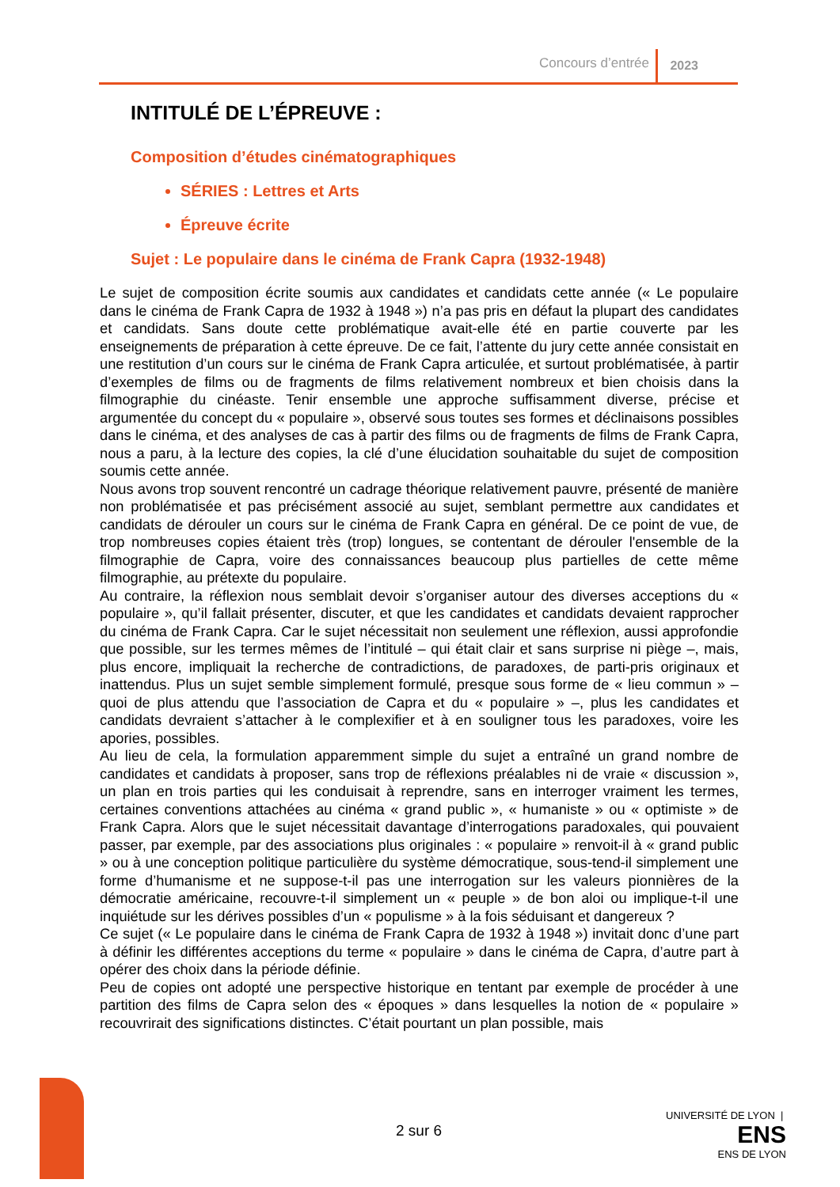Concours d’entrée 2023
INTITULÉ DE L’ÉPREUVE :
Composition d’études cinématographiques
SÉRIES : Lettres et Arts
Épreuve écrite
Sujet : Le populaire dans le cinéma de Frank Capra (1932-1948)
Le sujet de composition écrite soumis aux candidates et candidats cette année (« Le populaire dans le cinéma de Frank Capra de 1932 à 1948 ») n’a pas pris en défaut la plupart des candidates et candidats. Sans doute cette problématique avait-elle été en partie couverte par les enseignements de préparation à cette épreuve. De ce fait, l’attente du jury cette année consistait en une restitution d’un cours sur le cinéma de Frank Capra articulée, et surtout problématisée, à partir d’exemples de films ou de fragments de films relativement nombreux et bien choisis dans la filmographie du cinéaste. Tenir ensemble une approche suffisamment diverse, précise et argumentée du concept du « populaire », observé sous toutes ses formes et déclinaisons possibles dans le cinéma, et des analyses de cas à partir des films ou de fragments de films de Frank Capra, nous a paru, à la lecture des copies, la clé d’une élucidation souhaitable du sujet de composition soumis cette année.
Nous avons trop souvent rencontré un cadrage théorique relativement pauvre, présenté de manière non problématisée et pas précisément associé au sujet, semblant permettre aux candidates et candidats de dérouler un cours sur le cinéma de Frank Capra en général. De ce point de vue, de trop nombreuses copies étaient très (trop) longues, se contentant de dérouler l'ensemble de la filmographie de Capra, voire des connaissances beaucoup plus partielles de cette même filmographie, au prétexte du populaire.
Au contraire, la réflexion nous semblait devoir s’organiser autour des diverses acceptions du « populaire », qu’il fallait présenter, discuter, et que les candidates et candidats devaient rapprocher du cinéma de Frank Capra. Car le sujet nécessitait non seulement une réflexion, aussi approfondie que possible, sur les termes mêmes de l’intitulé – qui était clair et sans surprise ni piège –, mais, plus encore, impliquait la recherche de contradictions, de paradoxes, de parti-pris originaux et inattendus. Plus un sujet semble simplement formulé, presque sous forme de « lieu commun » – quoi de plus attendu que l’association de Capra et du « populaire » –, plus les candidates et candidats devraient s’attacher à le complexifier et à en souligner tous les paradoxes, voire les apories, possibles.
Au lieu de cela, la formulation apparemment simple du sujet a entraîné un grand nombre de candidates et candidats à proposer, sans trop de réflexions préalables ni de vraie « discussion », un plan en trois parties qui les conduisait à reprendre, sans en interroger vraiment les termes, certaines conventions attachées au cinéma « grand public », « humaniste » ou « optimiste » de Frank Capra. Alors que le sujet nécessitait davantage d’interrogations paradoxales, qui pouvaient passer, par exemple, par des associations plus originales : « populaire » renvoit-il à « grand public » ou à une conception politique particulière du système démocratique, sous-tend-il simplement une forme d’humanisme et ne suppose-t-il pas une interrogation sur les valeurs pionnières de la démocratie américaine, recouvre-t-il simplement un « peuple » de bon aloi ou implique-t-il une inquiétude sur les dérives possibles d’un « populisme » à la fois séduisant et dangereux ?
Ce sujet (« Le populaire dans le cinéma de Frank Capra de 1932 à 1948 ») invitait donc d’une part à définir les différentes acceptions du terme « populaire » dans le cinéma de Capra, d’autre part à opérer des choix dans la période définie.
Peu de copies ont adopté une perspective historique en tentant par exemple de procéder à une partition des films de Capra selon des « époques » dans lesquelles la notion de « populaire » recouvrirait des significations distinctes. C’était pourtant un plan possible, mais
2 sur 6
UNIVERSITÉ DE LYON | ENS
ENS DE LYON